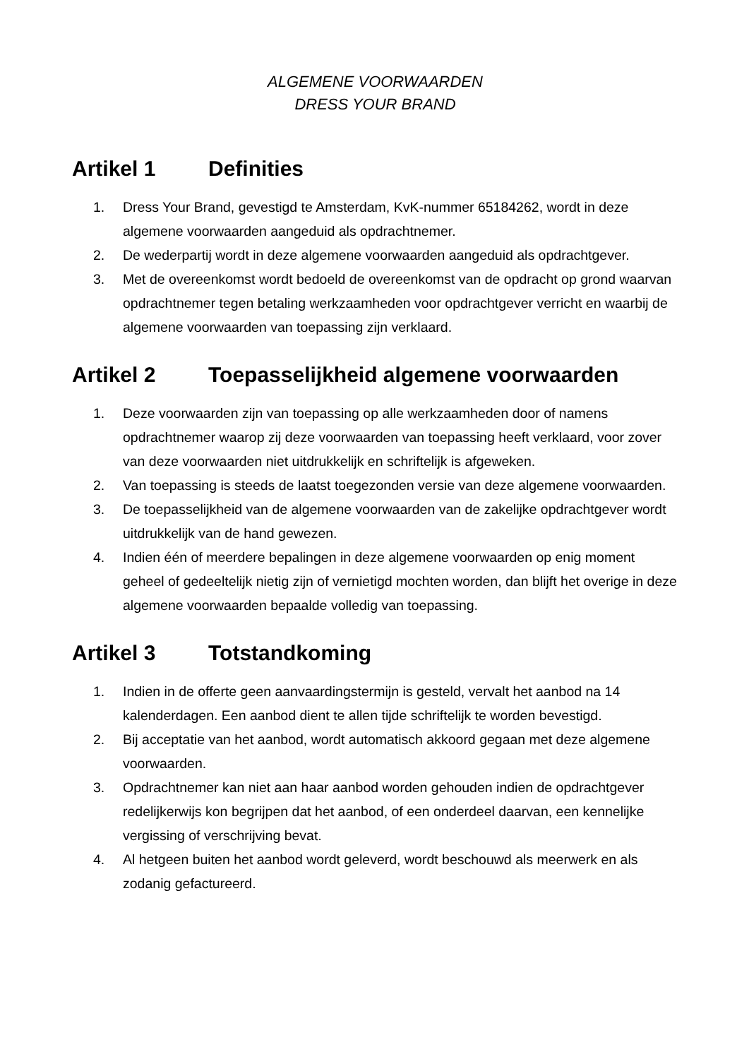ALGEMENE VOORWAARDEN
DRESS YOUR BRAND
Artikel 1 Definities
1. Dress Your Brand, gevestigd te Amsterdam, KvK-nummer 65184262, wordt in deze algemene voorwaarden aangeduid als opdrachtnemer.
2. De wederpartij wordt in deze algemene voorwaarden aangeduid als opdrachtgever.
3. Met de overeenkomst wordt bedoeld de overeenkomst van de opdracht op grond waarvan opdrachtnemer tegen betaling werkzaamheden voor opdrachtgever verricht en waarbij de algemene voorwaarden van toepassing zijn verklaard.
Artikel 2 Toepasselijkheid algemene voorwaarden
1. Deze voorwaarden zijn van toepassing op alle werkzaamheden door of namens opdrachtnemer waarop zij deze voorwaarden van toepassing heeft verklaard, voor zover van deze voorwaarden niet uitdrukkelijk en schriftelijk is afgeweken.
2. Van toepassing is steeds de laatst toegezonden versie van deze algemene voorwaarden.
3. De toepasselijkheid van de algemene voorwaarden van de zakelijke opdrachtgever wordt uitdrukkelijk van de hand gewezen.
4. Indien één of meerdere bepalingen in deze algemene voorwaarden op enig moment geheel of gedeeltelijk nietig zijn of vernietigd mochten worden, dan blijft het overige in deze algemene voorwaarden bepaalde volledig van toepassing.
Artikel 3 Totstandkoming
1. Indien in de offerte geen aanvaardingstermijn is gesteld, vervalt het aanbod na 14 kalenderdagen. Een aanbod dient te allen tijde schriftelijk te worden bevestigd.
2. Bij acceptatie van het aanbod, wordt automatisch akkoord gegaan met deze algemene voorwaarden.
3. Opdrachtnemer kan niet aan haar aanbod worden gehouden indien de opdrachtgever redelijkerwijs kon begrijpen dat het aanbod, of een onderdeel daarvan, een kennelijke vergissing of verschrijving bevat.
4. Al hetgeen buiten het aanbod wordt geleverd, wordt beschouwd als meerwerk en als zodanig gefactureerd.